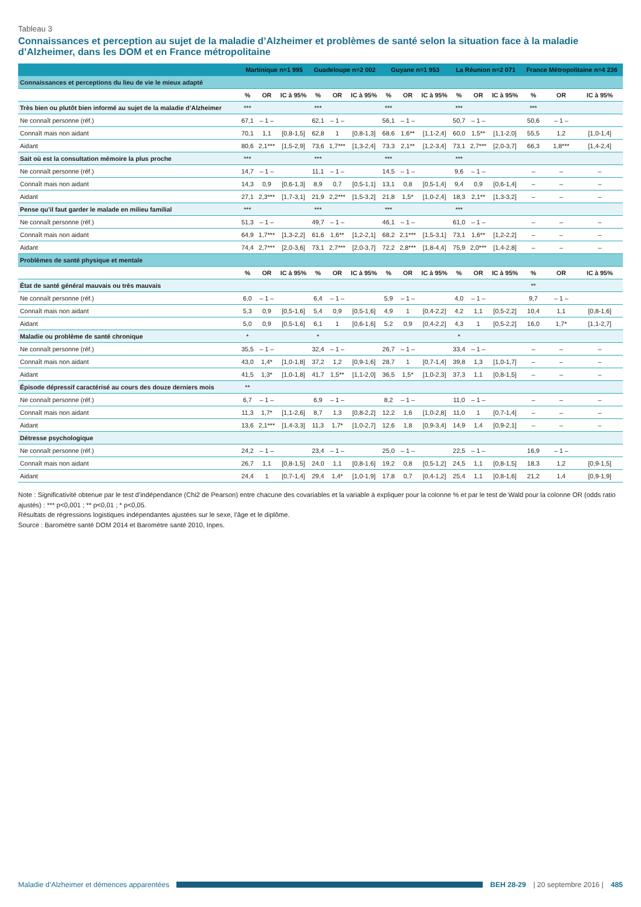Tableau 3
Connaissances et perception au sujet de la maladie d’Alzheimer et problèmes de santé selon la situation face à la maladie d’Alzheimer, dans les DOM et en France métropolitaine
| | Martinique n=1 995 | | | Guadeloupe n=2 002 | | | Guyane n=1 953 | | | La Réunion n=2 071 | | | France Métropolitaine n=4 236 | | |
| --- | --- | --- | --- | --- | --- | --- | --- | --- | --- | --- | --- | --- | --- | --- | --- |
| Connaissances et perceptions du lieu de vie le mieux adapté | | | | | | | | | | | | | | | |
| | % | OR | IC à 95% | % | OR | IC à 95% | % | OR | IC à 95% | % | OR | IC à 95% | % | OR | IC à 95% |
| Très bien ou plutôt bien informé au sujet de la maladie d’Alzheimer | *** | | | *** | | | *** | | | *** | | | *** | | |
| Ne connaît personne (réf.) | 67,1 | – 1 – | | 62,1 | – 1 – | | 56,1 | – 1 – | | 50,7 | – 1 – | | 50,6 | – 1 – | |
| Connaît mais non aidant | 70,1 | 1,1 | [0,8-1,5] | 62,8 | 1 | [0,8-1,3] | 68,6 | 1,6** | [1,1-2,4] | 60,0 | 1,5** | [1,1-2,0] | 55,5 | 1,2 | [1,0-1,4] |
| Aidant | 80,6 | 2,1*** | [1,5-2,9] | 73,6 | 1,7*** | [1,3-2,4] | 73,3 | 2,1** | [1,2-3,4] | 73,1 | 2,7*** | [2,0-3,7] | 66,3 | 1,8*** | [1,4-2,4] |
| Sait où est la consultation mémoire la plus proche | *** | | | *** | | | *** | | | *** | | | | | |
| Ne connaît personne (réf.) | 14,7 | – 1 – | | 11,1 | – 1 – | | 14,5 | – 1 – | | 9,6 | – 1 – | | – | – | – |
| Connaît mais non aidant | 14,3 | 0,9 | [0,6-1,3] | 8,9 | 0,7 | [0,5-1,1] | 13,1 | 0,8 | [0,5-1,4] | 9,4 | 0,9 | [0,6-1,4] | – | – | – |
| Aidant | 27,1 | 2,3*** | [1,7-3,1] | 21,9 | 2,2*** | [1,5-3,2] | 21,8 | 1,5* | [1,0-2,4] | 18,3 | 2,1** | [1,3-3,2] | – | – | – |
| Pense qu’il faut garder le malade en milieu familial | *** | | | *** | | | *** | | | *** | | | | | |
| Ne connaît personne (réf.) | 51,3 | – 1 – | | 49,7 | – 1 – | | 46,1 | – 1 – | | 61,0 | – 1 – | | – | – | – |
| Connaît mais non aidant | 64,9 | 1,7*** | [1,3-2,2] | 61,6 | 1,6** | [1,2-2,1] | 68,2 | 2,1*** | [1,5-3,1] | 73,1 | 1,6** | [1,2-2,2] | – | – | – |
| Aidant | 74,4 | 2,7*** | [2,0-3,6] | 73,1 | 2,7*** | [2,0-3,7] | 72,2 | 2,8*** | [1,8-4,4] | 75,9 | 2,0*** | [1,4-2,8] | – | – | – |
| Problèmes de santé physique et mentale | | | | | | | | | | | | | | | |
| | % | OR | IC à 95% | % | OR | IC à 95% | % | OR | IC à 95% | % | OR | IC à 95% | % | OR | IC à 95% |
| État de santé général mauvais ou très mauvais | | | | | | | | | | | | | ** | | |
| Ne connaît personne (réf.) | 6,0 | – 1 – | | 6,4 | – 1 – | | 5,9 | – 1 – | | 4,0 | – 1 – | | 9,7 | – 1 – | |
| Connaît mais non aidant | 5,3 | 0,9 | [0,5-1,6] | 5,4 | 0,9 | [0,5-1,6] | 4,9 | 1 | [0,4-2,2] | 4,2 | 1,1 | [0,5-2,2] | 10,4 | 1,1 | [0,8-1,6] |
| Aidant | 5,0 | 0,9 | [0,5-1,6] | 6,1 | 1 | [0,6-1,6] | 5,2 | 0,9 | [0,4-2,2] | 4,3 | 1 | [0,5-2,2] | 16,0 | 1,7* | [1,1-2,7] |
| Maladie ou problème de santé chronique | * | | | * | | | | | | * | | | | | |
| Ne connaît personne (réf.) | 35,5 | – 1 – | | 32,4 | – 1 – | | 26,7 | – 1 – | | 33,4 | – 1 – | | – | – | – |
| Connaît mais non aidant | 43,0 | 1,4* | [1,0-1,8] | 37,2 | 1,2 | [0,9-1,6] | 28,7 | 1 | [0,7-1,4] | 39,8 | 1,3 | [1,0-1,7] | – | – | – |
| Aidant | 41,5 | 1,3* | [1,0-1,8] | 41,7 | 1,5** | [1,1-2,0] | 36,5 | 1,5* | [1,0-2,3] | 37,3 | 1,1 | [0,8-1,5] | – | – | – |
| Épisode dépressif caractérisé au cours des douze derniers mois | ** | | | | | | | | | | | | | | |
| Ne connaît personne (réf.) | 6,7 | – 1 – | | 6,9 | – 1 – | | 8,2 | – 1 – | | 11,0 | – 1 – | | – | – | – |
| Connaît mais non aidant | 11,3 | 1,7* | [1,1-2,6] | 8,7 | 1,3 | [0,8-2,2] | 12,2 | 1,6 | [1,0-2,8] | 11,0 | 1 | [0,7-1,4] | – | – | – |
| Aidant | 13,6 | 2,1*** | [1,4-3,3] | 11,3 | 1,7* | [1,0-2,7] | 12,6 | 1,8 | [0,9-3,4] | 14,9 | 1,4 | [0,9-2,1] | – | – | – |
| Détresse psychologique | | | | | | | | | | | | | | | |
| Ne connaît personne (réf.) | 24,2 | – 1 – | | 23,4 | – 1 – | | 25,0 | – 1 – | | 22,5 | – 1 – | | 16,9 | – 1 – | |
| Connaît mais non aidant | 26,7 | 1,1 | [0,8-1,5] | 24,0 | 1,1 | [0,8-1,6] | 19,2 | 0,8 | [0,5-1,2] | 24,5 | 1,1 | [0,8-1,5] | 18,3 | 1,2 | [0,9-1,5] |
| Aidant | 24,4 | 1 | [0,7-1,4] | 29,4 | 1,4* | [1,0-1,9] | 17,8 | 0,7 | [0,4-1,2] | 25,4 | 1,1 | [0,8-1,6] | 21,2 | 1,4 | [0,9-1,9] |
Note : Significativité obtenue par le test d’indépendance (Chi2 de Pearson) entre chacune des covariables et la variable à expliquer pour la colonne % et par le test de Wald pour la colonne OR (odds ratio ajustés) : *** p<0,001 ; ** p<0,01 ; * p<0,05.
Résultats de régressions logistiques indépendantes ajustées sur le sexe, l’âge et le diplôme.
Source : Baromètre santé DOM 2014 et Baromètre santé 2010, Inpes.
Maladie d’Alzheimer et démences apparentées BEH 28-29 | 20 septembre 2016 | 485